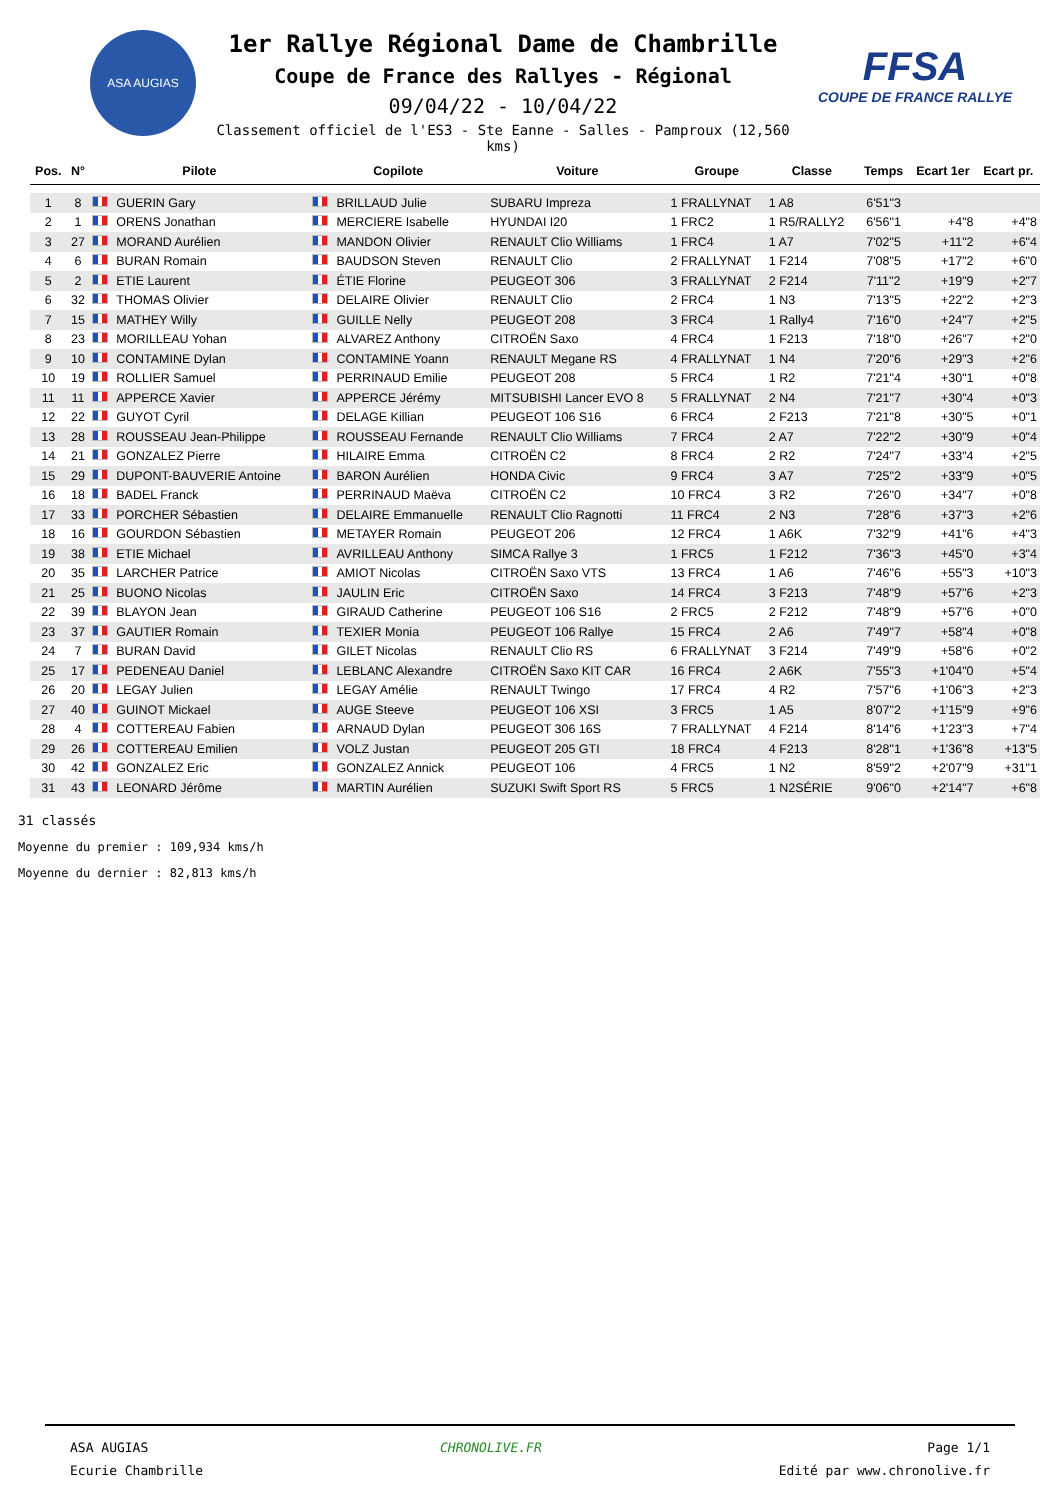ASA AUGIAS
1er Rallye Régional Dame de Chambrille
Coupe de France des Rallyes - Régional
09/04/22 - 10/04/22
Classement officiel de l'ES3 - Ste Eanne - Salles - Pamproux (12,560 kms)
FFSA
COUPE DE FRANCE RALLYE
| Pos. | N° | Pilote | Copilote | Voiture | Groupe | Classe | Temps | Ecart 1er | Ecart pr. |
| --- | --- | --- | --- | --- | --- | --- | --- | --- | --- |
| 1 | 8 | GUERIN Gary | BRILLAUD Julie | SUBARU Impreza | 1 FRALLYNAT | 1 A8 | 6'51"3 | | |
| 2 | 1 | ORENS Jonathan | MERCIERE Isabelle | HYUNDAI I20 | 1 FRC2 | 1 R5/RALLY2 | 6'56"1 | +4"8 | +4"8 |
| 3 | 27 | MORAND Aurélien | MANDON Olivier | RENAULT Clio Williams | 1 FRC4 | 1 A7 | 7'02"5 | +11"2 | +6"4 |
| 4 | 6 | BURAN Romain | BAUDSON Steven | RENAULT Clio | 2 FRALLYNAT | 1 F214 | 7'08"5 | +17"2 | +6"0 |
| 5 | 2 | ETIE Laurent | ÉTIE Florine | PEUGEOT 306 | 3 FRALLYNAT | 2 F214 | 7'11"2 | +19"9 | +2"7 |
| 6 | 32 | THOMAS Olivier | DELAIRE Olivier | RENAULT Clio | 2 FRC4 | 1 N3 | 7'13"5 | +22"2 | +2"3 |
| 7 | 15 | MATHEY Willy | GUILLE Nelly | PEUGEOT 208 | 3 FRC4 | 1 Rally4 | 7'16"0 | +24"7 | +2"5 |
| 8 | 23 | MORILLEAU Yohan | ALVAREZ Anthony | CITROËN Saxo | 4 FRC4 | 1 F213 | 7'18"0 | +26"7 | +2"0 |
| 9 | 10 | CONTAMINE Dylan | CONTAMINE Yoann | RENAULT Megane RS | 4 FRALLYNAT | 1 N4 | 7'20"6 | +29"3 | +2"6 |
| 10 | 19 | ROLLIER Samuel | PERRINAUD Emilie | PEUGEOT 208 | 5 FRC4 | 1 R2 | 7'21"4 | +30"1 | +0"8 |
| 11 | 11 | APPERCE Xavier | APPERCE Jérémy | MITSUBISHI Lancer EVO 8 | 5 FRALLYNAT | 2 N4 | 7'21"7 | +30"4 | +0"3 |
| 12 | 22 | GUYOT Cyril | DELAGE Killian | PEUGEOT 106 S16 | 6 FRC4 | 2 F213 | 7'21"8 | +30"5 | +0"1 |
| 13 | 28 | ROUSSEAU Jean-Philippe | ROUSSEAU Fernande | RENAULT Clio Williams | 7 FRC4 | 2 A7 | 7'22"2 | +30"9 | +0"4 |
| 14 | 21 | GONZALEZ Pierre | HILAIRE Emma | CITROËN C2 | 8 FRC4 | 2 R2 | 7'24"7 | +33"4 | +2"5 |
| 15 | 29 | DUPONT-BAUVERIE Antoine | BARON Aurélien | HONDA Civic | 9 FRC4 | 3 A7 | 7'25"2 | +33"9 | +0"5 |
| 16 | 18 | BADEL Franck | PERRINAUD Maëva | CITROËN C2 | 10 FRC4 | 3 R2 | 7'26"0 | +34"7 | +0"8 |
| 17 | 33 | PORCHER Sébastien | DELAIRE Emmanuelle | RENAULT Clio Ragnotti | 11 FRC4 | 2 N3 | 7'28"6 | +37"3 | +2"6 |
| 18 | 16 | GOURDON Sébastien | METAYER Romain | PEUGEOT 206 | 12 FRC4 | 1 A6K | 7'32"9 | +41"6 | +4"3 |
| 19 | 38 | ETIE Michael | AVRILLEAU Anthony | SIMCA Rallye 3 | 1 FRC5 | 1 F212 | 7'36"3 | +45"0 | +3"4 |
| 20 | 35 | LARCHER Patrice | AMIOT Nicolas | CITROËN Saxo VTS | 13 FRC4 | 1 A6 | 7'46"6 | +55"3 | +10"3 |
| 21 | 25 | BUONO Nicolas | JAULIN Eric | CITROËN Saxo | 14 FRC4 | 3 F213 | 7'48"9 | +57"6 | +2"3 |
| 22 | 39 | BLAYON Jean | GIRAUD Catherine | PEUGEOT 106 S16 | 2 FRC5 | 2 F212 | 7'48"9 | +57"6 | +0"0 |
| 23 | 37 | GAUTIER Romain | TEXIER Monia | PEUGEOT 106 Rallye | 15 FRC4 | 2 A6 | 7'49"7 | +58"4 | +0"8 |
| 24 | 7 | BURAN David | GILET Nicolas | RENAULT Clio RS | 6 FRALLYNAT | 3 F214 | 7'49"9 | +58"6 | +0"2 |
| 25 | 17 | PEDENEAU Daniel | LEBLANC Alexandre | CITROËN Saxo KIT CAR | 16 FRC4 | 2 A6K | 7'55"3 | +1'04"0 | +5"4 |
| 26 | 20 | LEGAY Julien | LEGAY Amélie | RENAULT Twingo | 17 FRC4 | 4 R2 | 7'57"6 | +1'06"3 | +2"3 |
| 27 | 40 | GUINOT Mickael | AUGE Steeve | PEUGEOT 106 XSI | 3 FRC5 | 1 A5 | 8'07"2 | +1'15"9 | +9"6 |
| 28 | 4 | COTTEREAU Fabien | ARNAUD Dylan | PEUGEOT 306 16S | 7 FRALLYNAT | 4 F214 | 8'14"6 | +1'23"3 | +7"4 |
| 29 | 26 | COTTEREAU Emilien | VOLZ Justan | PEUGEOT 205 GTI | 18 FRC4 | 4 F213 | 8'28"1 | +1'36"8 | +13"5 |
| 30 | 42 | GONZALEZ Eric | GONZALEZ Annick | PEUGEOT 106 | 4 FRC5 | 1 N2 | 8'59"2 | +2'07"9 | +31"1 |
| 31 | 43 | LEONARD Jérôme | MARTIN Aurélien | SUZUKI Swift Sport RS | 5 FRC5 | 1 N2SÉRIE | 9'06"0 | +2'14"7 | +6"8 |
31 classés
Moyenne du premier : 109,934 kms/h
Moyenne du dernier : 82,813 kms/h
ASA AUGIAS
Ecurie Chambrille
CHRONOLIVE.FR Page 1/1
Edité par www.chronolive.fr